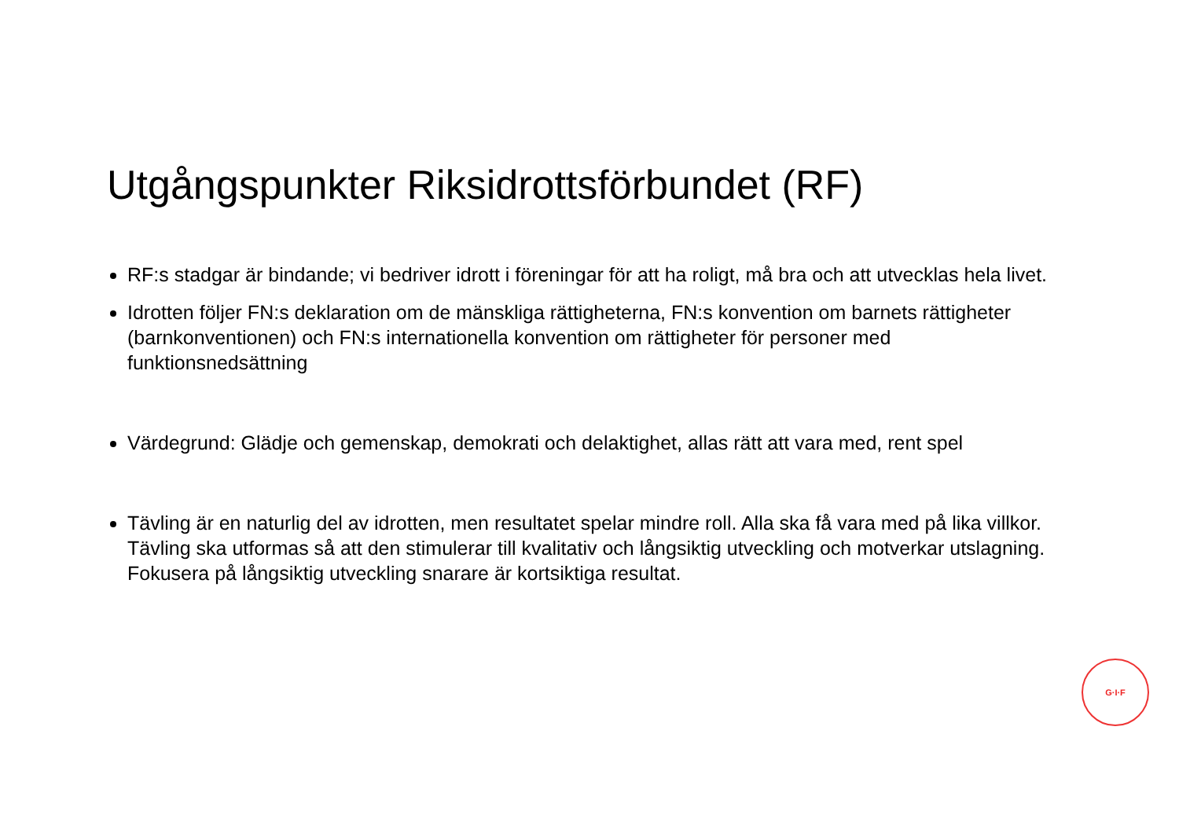Utgångspunkter Riksidrottsförbundet (RF)
RF:s stadgar är bindande; vi bedriver idrott i föreningar för att ha roligt, må bra och att utvecklas hela livet.
Idrotten följer FN:s deklaration om de mänskliga rättigheterna, FN:s konvention om barnets rättigheter (barnkonventionen) och FN:s internationella konvention om rättigheter för personer med funktionsnedsättning
Värdegrund: Glädje och gemenskap, demokrati och delaktighet, allas rätt att vara med, rent spel
Tävling är en naturlig del av idrotten, men resultatet spelar mindre roll. Alla ska få vara med på lika villkor. Tävling ska utformas så att den stimulerar till kvalitativ och långsiktig utveckling och motverkar utslagning. Fokusera på långsiktig utveckling snarare är kortsiktiga resultat.
G·I·F